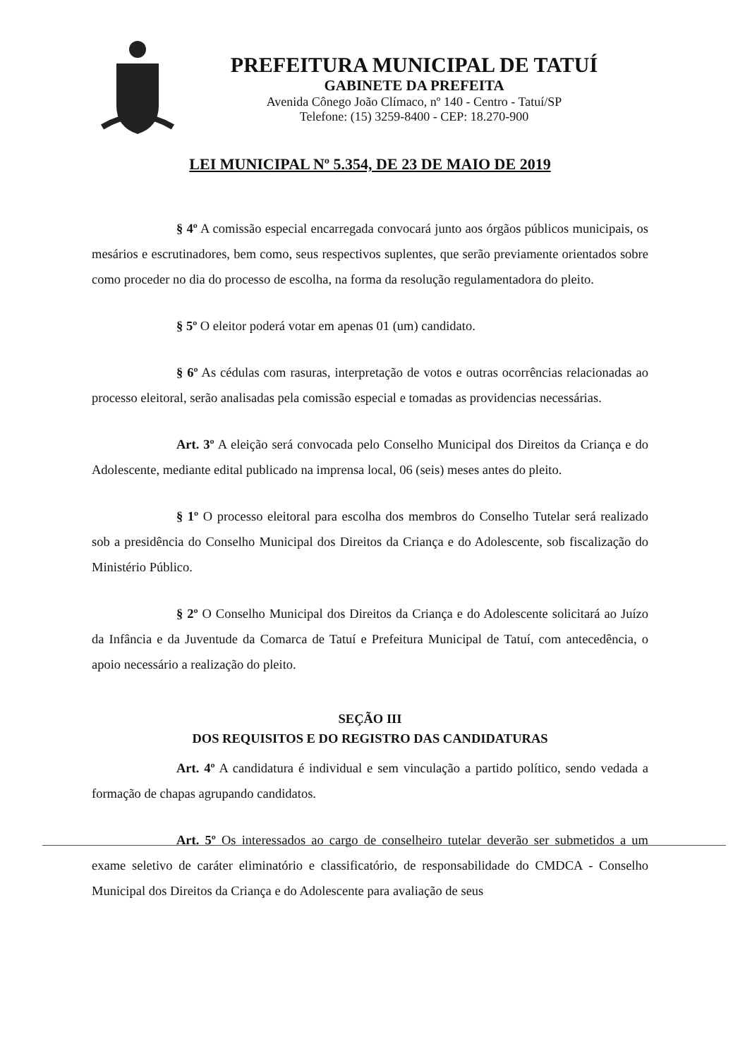PREFEITURA MUNICIPAL DE TATUÍ
GABINETE DA PREFEITA
Avenida Cônego João Clímaco, nº 140 - Centro - Tatuí/SP
Telefone: (15) 3259-8400 - CEP: 18.270-900
LEI MUNICIPAL Nº 5.354, DE 23 DE MAIO DE 2019
§ 4º A comissão especial encarregada convocará junto aos órgãos públicos municipais, os mesários e escrutinadores, bem como, seus respectivos suplentes, que serão previamente orientados sobre como proceder no dia do processo de escolha, na forma da resolução regulamentadora do pleito.
§ 5º O eleitor poderá votar em apenas 01 (um) candidato.
§ 6º As cédulas com rasuras, interpretação de votos e outras ocorrências relacionadas ao processo eleitoral, serão analisadas pela comissão especial e tomadas as providencias necessárias.
Art. 3º A eleição será convocada pelo Conselho Municipal dos Direitos da Criança e do Adolescente, mediante edital publicado na imprensa local, 06 (seis) meses antes do pleito.
§ 1º O processo eleitoral para escolha dos membros do Conselho Tutelar será realizado sob a presidência do Conselho Municipal dos Direitos da Criança e do Adolescente, sob fiscalização do Ministério Público.
§ 2º O Conselho Municipal dos Direitos da Criança e do Adolescente solicitará ao Juízo da Infância e da Juventude da Comarca de Tatuí e Prefeitura Municipal de Tatuí, com antecedência, o apoio necessário a realização do pleito.
SEÇÃO III
DOS REQUISITOS E DO REGISTRO DAS CANDIDATURAS
Art. 4º A candidatura é individual e sem vinculação a partido político, sendo vedada a formação de chapas agrupando candidatos.
Art. 5º Os interessados ao cargo de conselheiro tutelar deverão ser submetidos a um exame seletivo de caráter eliminatório e classificatório, de responsabilidade do CMDCA - Conselho Municipal dos Direitos da Criança e do Adolescente para avaliação de seus